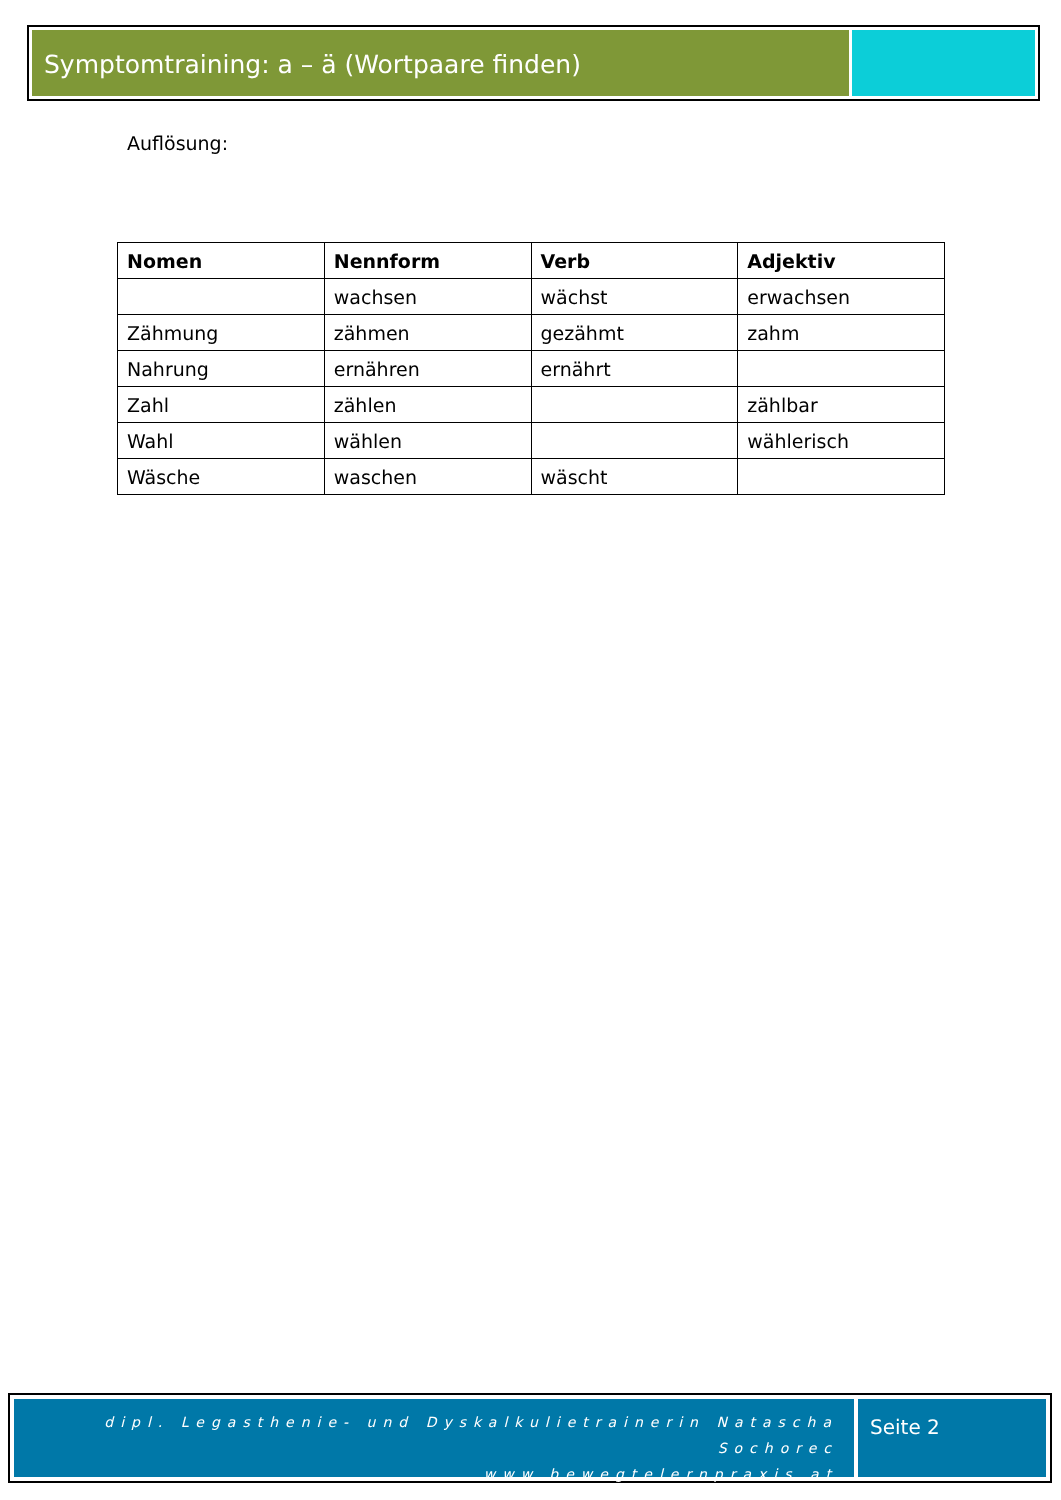Symptomtraining: a – ä (Wortpaare finden)
Auflösung:
| Nomen | Nennform | Verb | Adjektiv |
| --- | --- | --- | --- |
| | wachsen | wächst | erwachsen |
| Zähmung | zähmen | gezähmt | zahm |
| Nahrung | ernähren | ernährt | |
| Zahl | zählen | | zählbar |
| Wahl | wählen | | wählerisch |
| Wäsche | waschen | wäscht | |
dipl. Legasthenie- und Dyskalkulietrainerin Natascha Sochorec
www.bewegtelernpraxis.at
Seite 2